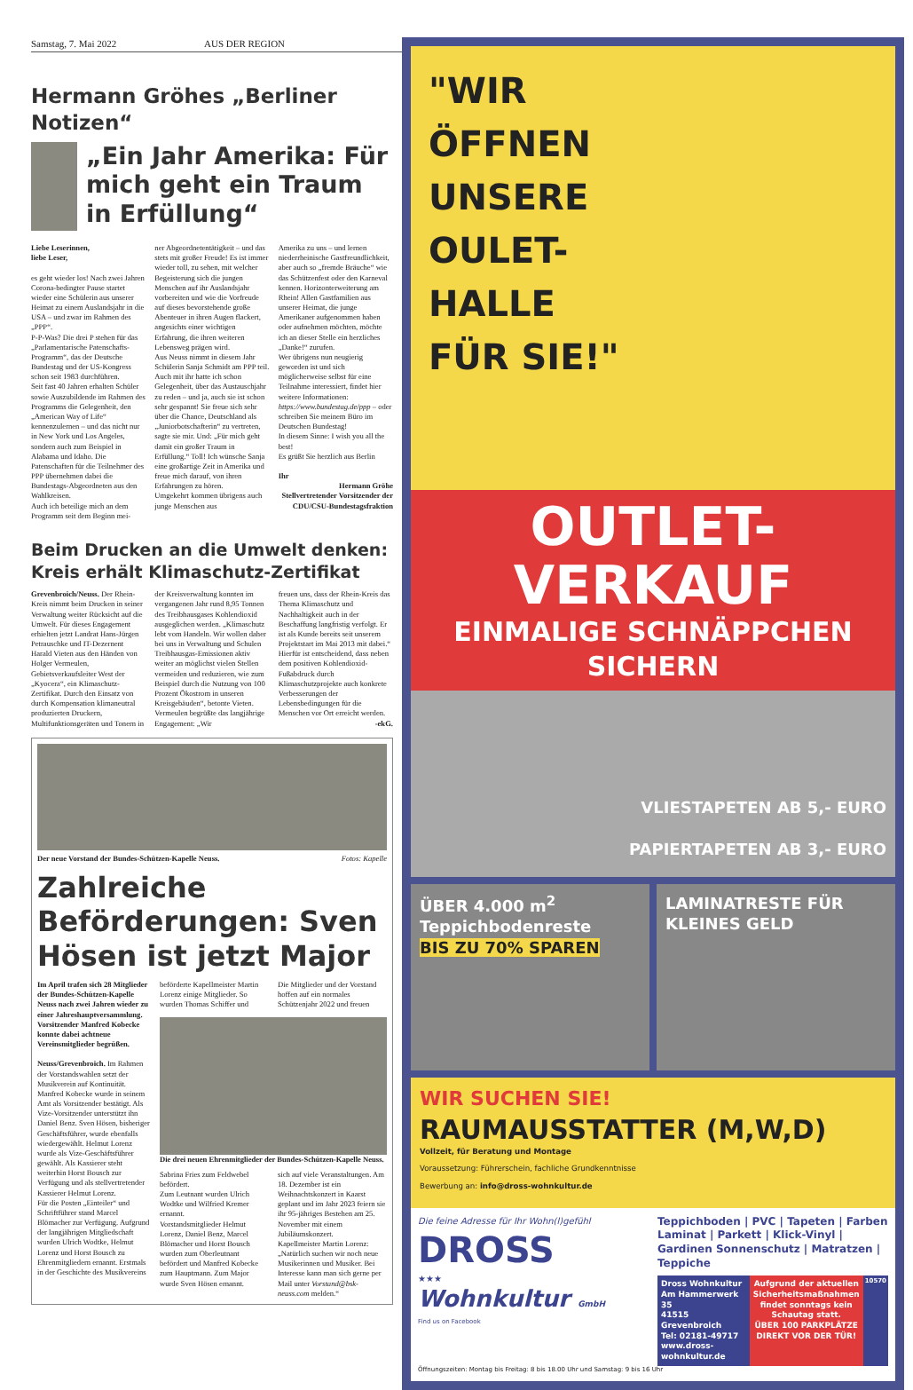Samstag, 7. Mai 2022 AUS DER REGION
Hermann Gröhes „Berliner Notizen“
„Ein Jahr Amerika: Für mich geht ein Traum in Erfüllung“
Liebe Leserinnen,
liebe Leser,
es geht wieder los! Nach zwei Jahren Corona-bedingter Pause startet wieder eine Schülerin aus unserer Heimat zu einem Auslandsjahr in die USA – und zwar im Rahmen des „PPP“.
P-P-Was? Die drei P stehen für das „Parlamentarische Patenschafts-Programm“, das der Deutsche Bundestag und der US-Kongress schon seit 1983 durchführen.
Seit fast 40 Jahren erhalten Schüler sowie Auszubildende im Rahmen des Programms die Gelegenheit, den „American Way of Life“ kennenzulernen – und das nicht nur in New York und Los Angeles, sondern auch zum Beispiel in Alabama und Idaho. Die Patenschaften für die Teilnehmer des PPP übernehmen dabei die Bundestags-Abgeordneten aus den Wahlkreisen.
Auch ich beteilige mich an dem Programm seit dem Beginn mei-
ner Abgeordnetentätigkeit – und das stets mit großer Freude! Es ist immer wieder toll, zu sehen, mit welcher Begeisterung sich die jungen Menschen auf ihr Auslandsjahr vorbereiten und wie die Vorfreude auf dieses bevorstehende große Abenteuer in ihren Augen flackert, angesichts einer wichtigen Erfahrung, die ihren weiteren Lebensweg prägen wird.
Aus Neuss nimmt in diesem Jahr Schülerin Sanja Schmidt am PPP teil. Auch mit ihr hatte ich schon Gelegenheit, über das Austauschjahr zu reden – und ja, auch sie ist schon sehr gespannt! Sie freue sich sehr über die Chance, Deutschland als „Juniorbotschafterin“ zu vertreten, sagte sie mir. Und: „Für mich geht damit ein großer Traum in Erfüllung.“ Toll! Ich wünsche Sanja eine großartige Zeit in Amerika und freue mich darauf, von ihren Erfahrungen zu hören.
Umgekehrt kommen übrigens auch junge Menschen aus
Amerika zu uns – und lernen niederrheinische Gastfreundlichkeit, aber auch so „fremde Bräuche“ wie das Schützenfest oder den Karneval kennen. Horizonterweiterung am Rhein! Allen Gastfamilien aus unserer Heimat, die junge Amerikaner aufgenommen haben oder aufnehmen möchten, möchte ich an dieser Stelle ein herzliches „Danke!“ zurufen.
Wer übrigens nun neugierig geworden ist und sich möglicherweise selbst für eine Teilnahme interessiert, findet hier weitere Informationen: https://www.bundestag.de/ppp – oder schreiben Sie meinem Büro im Deutschen Bundestag!
In diesem Sinne: I wish you all the best!
Es grüßt Sie herzlich aus Berlin
Ihr
Hermann Gröhe
Stellvertretender Vorsitzender der CDU/CSU-Bundestagsfraktion
Beim Drucken an die Umwelt denken: Kreis erhält Klimaschutz-Zertifikat
Grevenbroich/Neuss. Der Rhein-Kreis nimmt beim Drucken in seiner Verwaltung weiter Rücksicht auf die Umwelt. Für dieses Engagement erhielten jetzt Landrat Hans-Jürgen Petrauschke und IT-Dezernent Harald Vieten aus den Händen von Holger Vermeulen, Gebietsverkaufsleiter West der „Kyocera“, ein Klimaschutz-Zertifikat. Durch den Einsatz von durch Kompensation klimaneutral produzierten Druckern, Multifunktionsgeräten und Tonern in
der Kreisverwaltung konnten im vergangenen Jahr rund 8,95 Tonnen des Treibhausgases Kohlendioxid ausgeglichen werden. „Klimaschutz lebt vom Handeln. Wir wollen daher bei uns in Verwaltung und Schulen Treibhausgas-Emissionen aktiv weiter an möglichst vielen Stellen vermeiden und reduzieren, wie zum Beispiel durch die Nutzung von 100 Prozent Ökostrom in unseren Kreisgebäuden“, betonte Vieten. Vermeulen begrüßte das langjährige Engagement: „Wir
freuen uns, dass der Rhein-Kreis das Thema Klimaschutz und Nachhaltigkeit auch in der Beschaffung langfristig verfolgt. Er ist als Kunde bereits seit unserem Projektstart im Mai 2013 mit dabei.“
Hierfür ist entscheidend, dass neben dem positiven Kohlendioxid-Fußabdruck durch Klimaschutzprojekte auch konkrete Verbesserungen der Lebensbedingungen für die Menschen vor Ort erreicht werden.
-ekG.
Der neue Vorstand der Bundes-Schützen-Kapelle Neuss. Fotos: Kapelle
Zahlreiche Beförderungen: Sven Hösen ist jetzt Major
Im April trafen sich 28 Mitglieder der Bundes-Schützen-Kapelle Neuss nach zwei Jahren wieder zu einer Jahreshauptversammlung. Vorsitzender Manfred Kobecke konnte dabei achtneue Vereinsmitglieder begrüßen.
Neuss/Grevenbroich. Im Rahmen der Vorstandswahlen setzt der Musikverein auf Kontinuität. Manfred Kobecke wurde in seinem Amt als Vorsitzender bestätigt. Als Vize-Vorsitzender unterstützt ihn Daniel Benz. Sven Hösen, bisheriger Geschäftsführer, wurde ebenfalls wiedergewählt. Helmut Lorenz wurde als Vize-Geschäftsführer gewählt. Als Kassierer steht weiterhin Horst Bousch zur Verfügung und als stellvertretender Kassierer Helmut Lorenz.
Für die Posten „Einteiler“ und Schriftführer stand Marcel Blömacher zur Verfügung. Aufgrund der langjährigen Mitgliedschaft wurden Ulrich Wodtke, Helmut Lorenz und Horst Bousch zu Ehrenmitgliedern ernannt. Erstmals in der Geschichte des Musikvereins
beförderte Kapellmeister Martin Lorenz einige Mitglieder. So wurden Thomas Schiffer und
Die Mitglieder und der Vorstand hoffen auf ein normales Schützenjahr 2022 und freuen
Die drei neuen Ehrenmitglieder der Bundes-Schützen-Kapelle Neuss.
Sabrina Fries zum Feldwebel befördert.
Zum Leutnant wurden Ulrich Wodtke und Wilfried Kremer ernannt.
Vorstandsmitglieder Helmut Lorenz, Daniel Benz, Marcel Blömacher und Horst Bousch wurden zum Oberleutnant befördert und Manfred Kobecke zum Hauptmann. Zum Major wurde Sven Hösen ernannt.
sich auf viele Veranstaltungen. Am 18. Dezember ist ein Weihnachtskonzert in Kaarst geplant und im Jahr 2023 feiern sie ihr 95-jähriges Bestehen am 25. November mit einem Jubiläumskonzert.
Kapellmeister Martin Lorenz: „Natürlich suchen wir noch neue Musikerinnen und Musiker. Bei Interesse kann man sich gerne per Mail unter Vorstand@bsk-neuss.com melden.“
"WIR
ÖFFNEN
UNSERE
OULET-
HALLE
FÜR SIE!"
OUTLET-VERKAUF
EINMALIGE SCHNÄPPCHEN SICHERN
VLIESTAPETEN AB 5,- EURO
PAPIERTAPETEN AB 3,- EURO
ÜBER 4.000 m<sup>2</sup>
Teppichbodenreste
BIS ZU 70% SPAREN
LAMINATRESTE FÜR
KLEINES GELD
WIR SUCHEN SIE!
RAUMAUSSTATTER (M,W,D)
Vollzeit, für Beratung und Montage
Voraussetzung: Führerschein, fachliche Grundkenntnisse
Bewerbung an: info@dross-wohnkultur.de
Die feine Adresse für Ihr Wohn(l)gefühl
DROSS
★★★
Wohnkultur GmbH
Find us on Facebook
Teppichboden | PVC | Tapeten | Farben Laminat | Parkett | Klick-Vinyl | Gardinen Sonnenschutz | Matratzen | Teppiche
Dross Wohnkultur
Am Hammerwerk 35
41515 Grevenbroich
Tel: 02181-49717
www.dross-wohnkultur.de
Aufgrund der aktuellen Sicherheitsmaßnahmen findet sonntags kein Schautag statt.
ÜBER 100 PARKPLÄTZE DIREKT VOR DER TÜR!
10570
Öffnungszeiten: Montag bis Freitag: 8 bis 18.00 Uhr und Samstag: 9 bis 16 Uhr